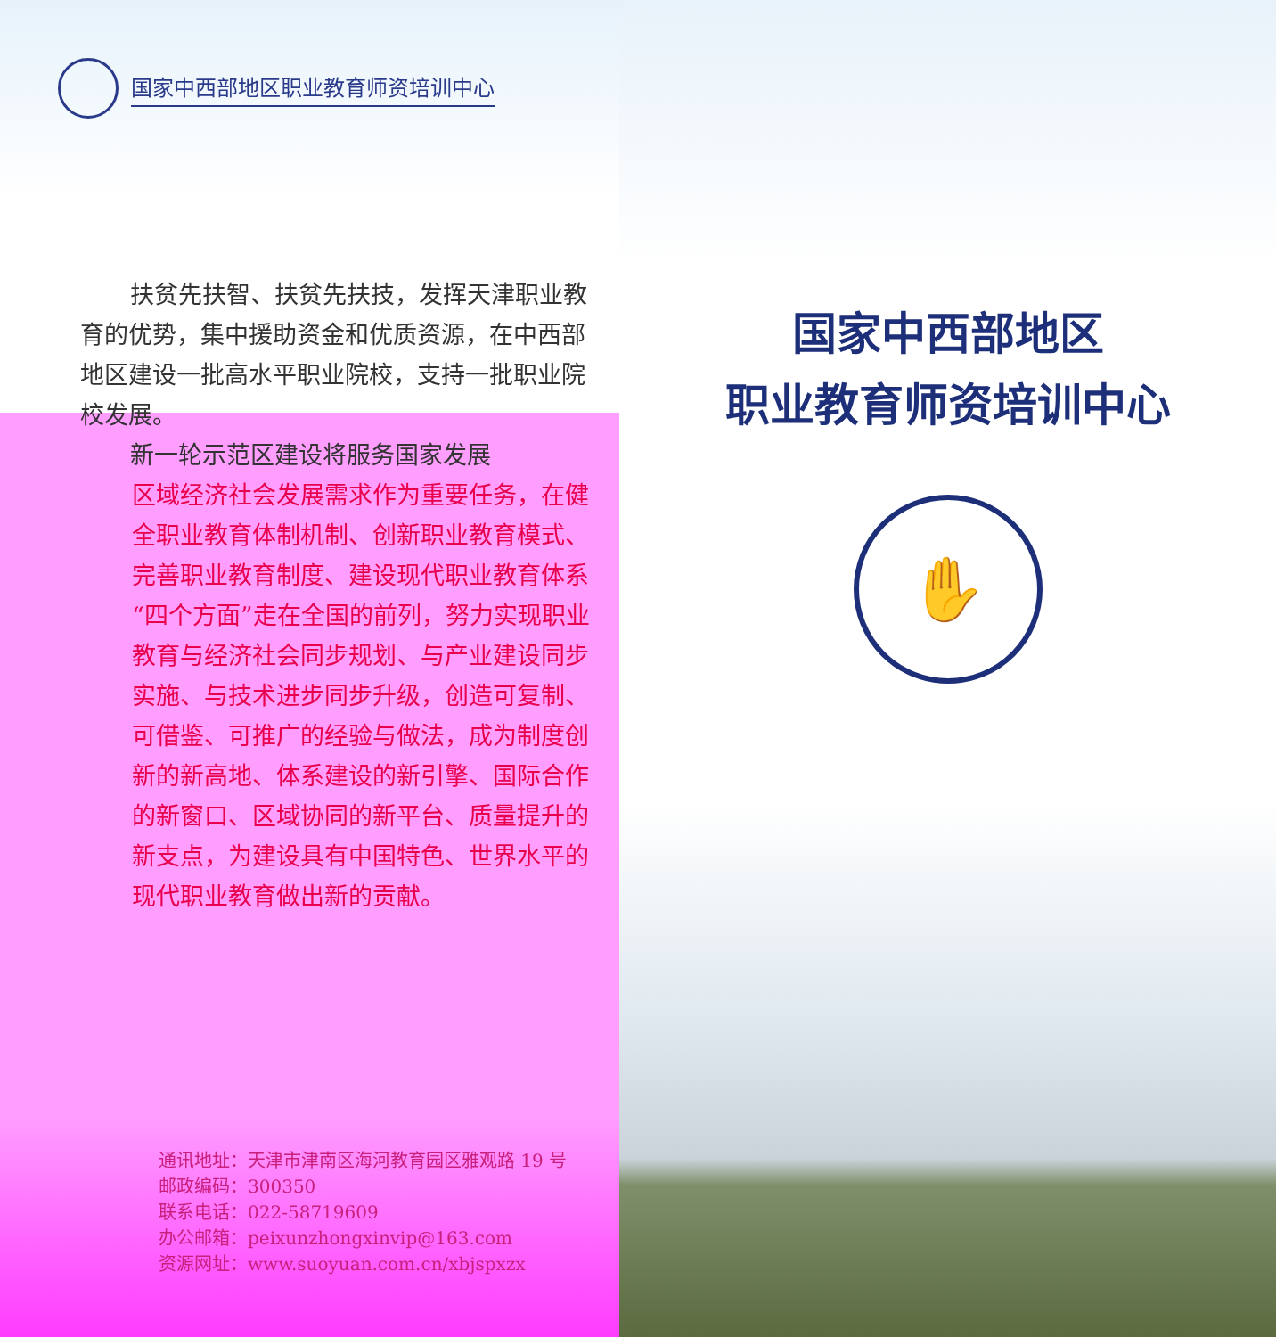国家中西部地区职业教育师资培训中心
扶贫先扶智、扶贫先扶技，发挥天津职业教育的优势，集中援助资金和优质资源，在中西部地区建设一批高水平职业院校，支持一批职业院校发展。
新一轮示范区建设将服务国家发展
区域经济社会发展需求作为重要任务，在健全职业教育体制机制、创新职业教育模式、完善职业教育制度、建设现代职业教育体系“四个方面”走在全国的前列，努力实现职业教育与经济社会同步规划、与产业建设同步实施、与技术进步同步升级，创造可复制、可借鉴、可推广的经验与做法，成为制度创新的新高地、体系建设的新引擎、国际合作的新窗口、区域协同的新平台、质量提升的新支点，为建设具有中国特色、世界水平的现代职业教育做出新的贡献。
通讯地址：天津市津南区海河教育园区雅观路 19 号
邮政编码：300350
联系电话：022-58719609
办公邮箱：peixunzhongxinvip@163.com
资源网址：www.suoyuan.com.cn/xbjspxzx
国家中西部地区
职业教育师资培训中心
✋